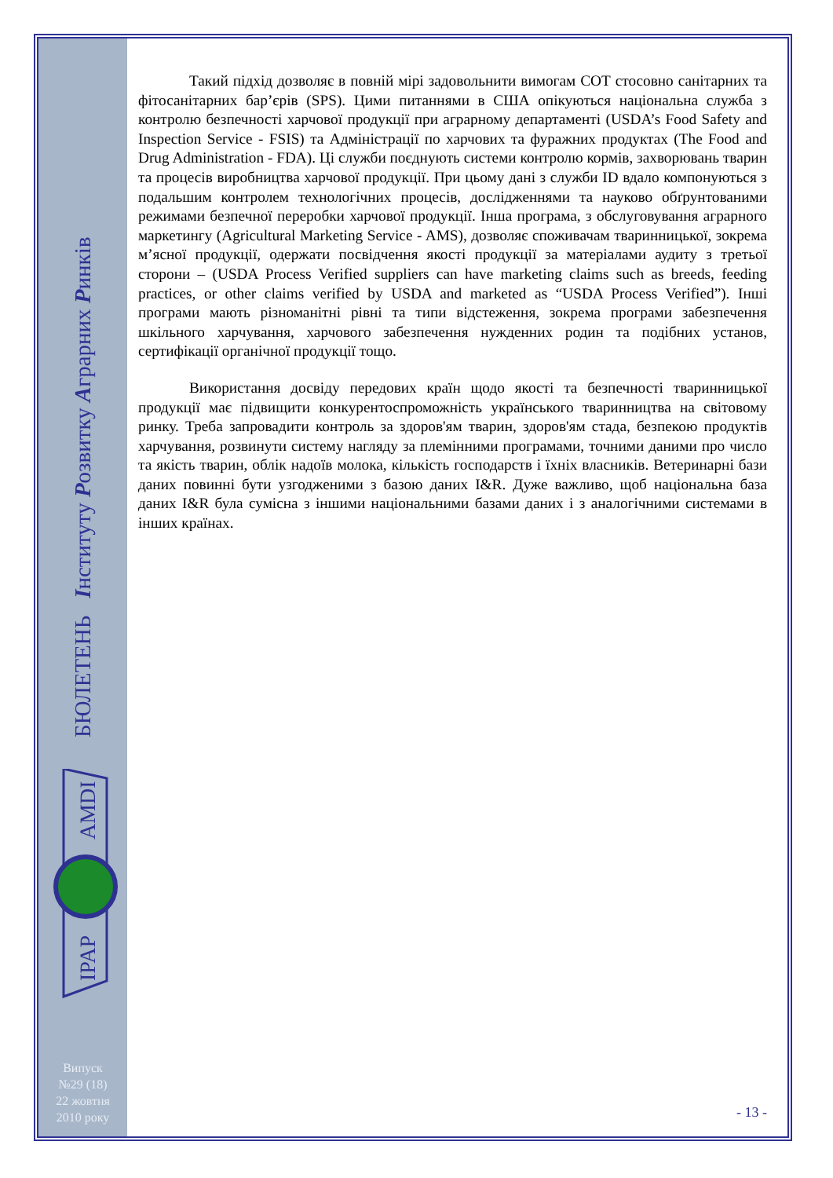БЮЛЕТЕНЬ Інституту Розвитку Аграрних Ринків
AMDI
IPAP
Випуск
№29 (18)
22 жовтня
2010 року
Такий підхід дозволяє в повній мірі задовольнити вимогам СОТ стосовно санітарних та фітосанітарних бар’єрів (SPS). Цими питаннями в США опікуються національна служба з контролю безпечності харчової продукції при аграрному департаменті (USDA’s Food Safety and Inspection Service - FSIS) та Адміністрації по харчових та фуражних продуктах (The Food and Drug Administration - FDA). Ці служби поєднують системи контролю кормів, захворювань тварин та процесів виробництва харчової продукції. При цьому дані з служби ID вдало компонуються з подальшим контролем технологічних процесів, дослідженнями та науково обґрунтованими режимами безпечної переробки харчової продукції. Інша програма, з обслуговування аграрного маркетингу (Agricultural Marketing Service - AMS), дозволяє споживачам тваринницької, зокрема м’ясної продукції, одержати посвідчення якості продукції за матеріалами аудиту з третьої сторони – (USDA Process Verified suppliers can have marketing claims such as breeds, feeding practices, or other claims verified by USDA and marketed as “USDA Process Verified”). Інші програми мають різноманітні рівні та типи відстеження, зокрема програми забезпечення шкільного харчування, харчового забезпечення нужденних родин та подібних установ, сертифікації органічної продукції тощо.
Використання досвіду передових країн щодо якості та безпечності тваринницької продукції має підвищити конкурентоспроможність українського тваринництва на світовому ринку. Треба запровадити контроль за здоров'ям тварин, здоров'ям стада, безпекою продуктів харчування, розвинути систему нагляду за племінними програмами, точними даними про число та якість тварин, облік надоїв молока, кількість господарств і їхніх власників. Ветеринарні бази даних повинні бути узгодженими з базою даних I&R. Дуже важливо, щоб національна база даних I&R була сумісна з іншими національними базами даних і з аналогічними системами в інших країнах.
- 13 -